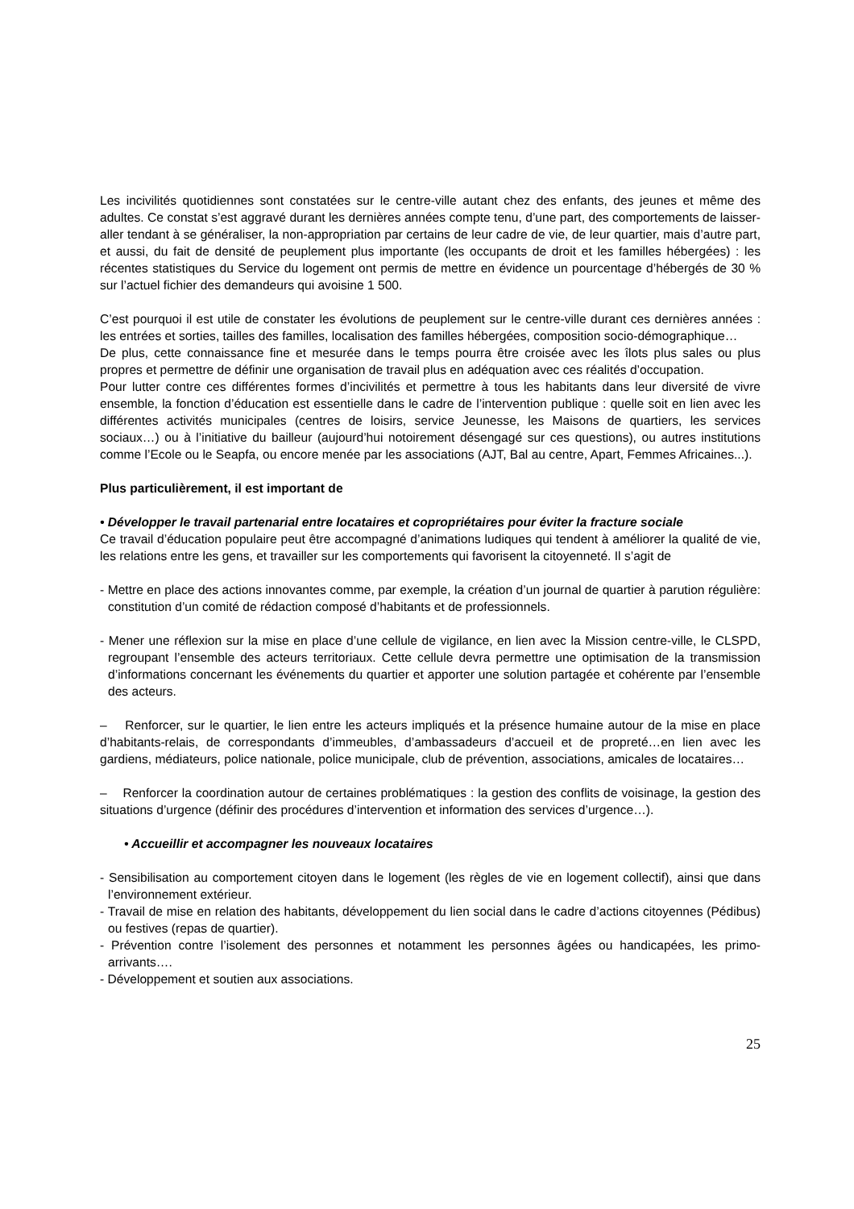Les incivilités quotidiennes sont constatées sur le centre-ville autant chez des enfants, des jeunes et même des adultes. Ce constat s’est aggravé durant les dernières années compte tenu, d’une part, des comportements de laisser-aller tendant à se généraliser, la non-appropriation par certains de leur cadre de vie, de leur quartier, mais d’autre part, et aussi, du fait de densité de peuplement plus importante (les occupants de droit et les familles hébergées) : les récentes statistiques du Service du logement ont permis de mettre en évidence un pourcentage d’hébergés de 30 % sur l’actuel fichier des demandeurs qui avoisine 1 500.
C’est pourquoi il est utile de constater les évolutions de peuplement sur le centre-ville durant ces dernières années : les entrées et sorties, tailles des familles, localisation des familles hébergées, composition socio-démographique…
De plus, cette connaissance fine et mesurée dans le temps pourra être croisée avec les îlots plus sales ou plus propres et permettre de définir une organisation de travail plus en adéquation avec ces réalités d’occupation.
Pour lutter contre ces différentes formes d’incivilités et permettre à tous les habitants dans leur diversité de vivre ensemble, la fonction d’éducation est essentielle dans le cadre de l’intervention publique : quelle soit en lien avec les différentes activités municipales (centres de loisirs, service Jeunesse, les Maisons de quartiers, les services sociaux…) ou à l’initiative du bailleur (aujourd’hui notoirement désengagé sur ces questions), ou autres institutions comme l’Ecole ou le Seapfa, ou encore menée par les associations (AJT, Bal au centre, Apart, Femmes Africaines...).
Plus particulièrement, il est important de
• Développer le travail partenarial entre locataires et copropriétaires pour éviter la fracture sociale
Ce travail d’éducation populaire peut être accompagné d’animations ludiques qui tendent à améliorer la qualité de vie, les relations entre les gens, et travailler sur les comportements qui favorisent la citoyenneté. Il s’agit de
- Mettre en place des actions innovantes comme, par exemple, la création d’un journal de quartier à parution régulière: constitution d’un comité de rédaction composé d’habitants et de professionnels.
- Mener une réflexion sur la mise en place d’une cellule de vigilance, en lien avec la Mission centre-ville, le CLSPD, regroupant l’ensemble des acteurs territoriaux. Cette cellule devra permettre une optimisation de la transmission d’informations concernant les événements du quartier et apporter une solution partagée et cohérente par l’ensemble des acteurs.
– Renforcer, sur le quartier, le lien entre les acteurs impliqués et la présence humaine autour de la mise en place d’habitants-relais, de correspondants d’immeubles, d’ambassadeurs d’accueil et de propreté…en lien avec les gardiens, médiateurs, police nationale, police municipale, club de prévention, associations, amicales de locataires…
– Renforcer la coordination autour de certaines problématiques : la gestion des conflits de voisinage, la gestion des situations d’urgence (définir des procédures d’intervention et information des services d’urgence…).
• Accueillir et accompagner les nouveaux locataires
- Sensibilisation au comportement citoyen dans le logement (les règles de vie en logement collectif), ainsi que dans l’environnement extérieur.
- Travail de mise en relation des habitants, développement du lien social dans le cadre d’actions citoyennes (Pédibus) ou festives (repas de quartier).
- Prévention contre l’isolement des personnes et notamment les personnes âgées ou handicapées, les primo-arrivants….
- Développement et soutien aux associations.
25